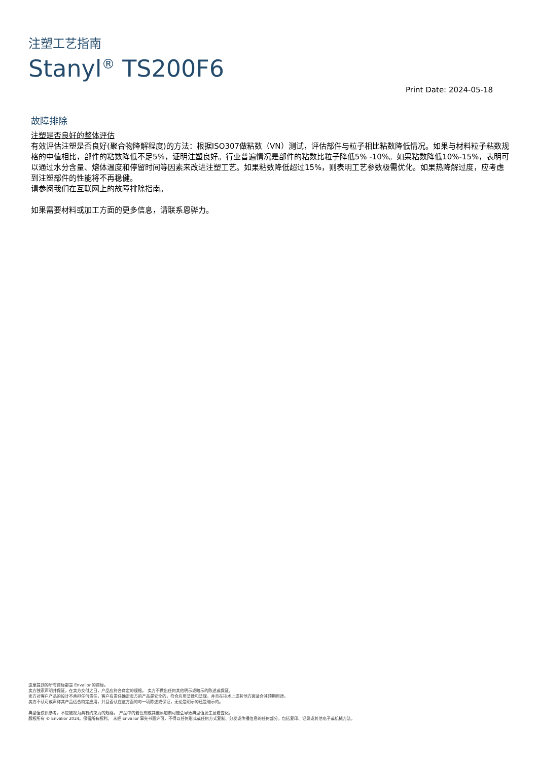注塑工艺指南
Stanyl<sup>®</sup> TS200F6
Print Date: 2024-05-18
故障排除
注塑是否良好的整体评估
有效评估注塑是否良好(聚合物降解程度)的方法：根据ISO307做粘数（VN）测试，评估部件与粒子相比粘数降低情况。如果与材料粒子粘数规格的中值相比，部件的粘数降低不足5%，证明注塑良好。行业普遍情况是部件的粘数比粒子降低5% -10%。如果粘数降低10%-15%，表明可以通过水分含量、熔体温度和停留时间等因素来改进注塑工艺。如果粘数降低超过15%，则表明工艺参数极需优化。如果热降解过度，应考虑到注塑部件的性能将不再稳健。
请参阅我们在互联网上的故障排除指南。
如果需要材料或加工方面的更多信息，请联系恩骅力。
这里提到的所有商标都是 Envalior 的商标。
卖方独家声明并保证，在卖方交付之日，产品应符合商定的规格。 卖方不做出任何其他明示或暗示的陈述或保证。
卖方对客户产品的设计不承担任何责任，客户有责任确定卖方的产品是安全的，符合应用法律和法规，并且在技术上或其他方面适合其预期用途。
卖方不认可或声称其产品适合特定应用，并且否认在这方面的每一项陈述或保证，无论是明示的还是暗示的。
典型值仅供参考，不应被视为具有约束力的规格。 产品中的着色剂或其他添加剂可能会导致典型值发生显着变化。
版权所有 © Envalior 2024。保留所有权利。 未经 Envalior 事先书面许可，不得以任何形式或任何方式复制、分发或传播信息的任何部分，包括复印、记录或其他电子或机械方法。